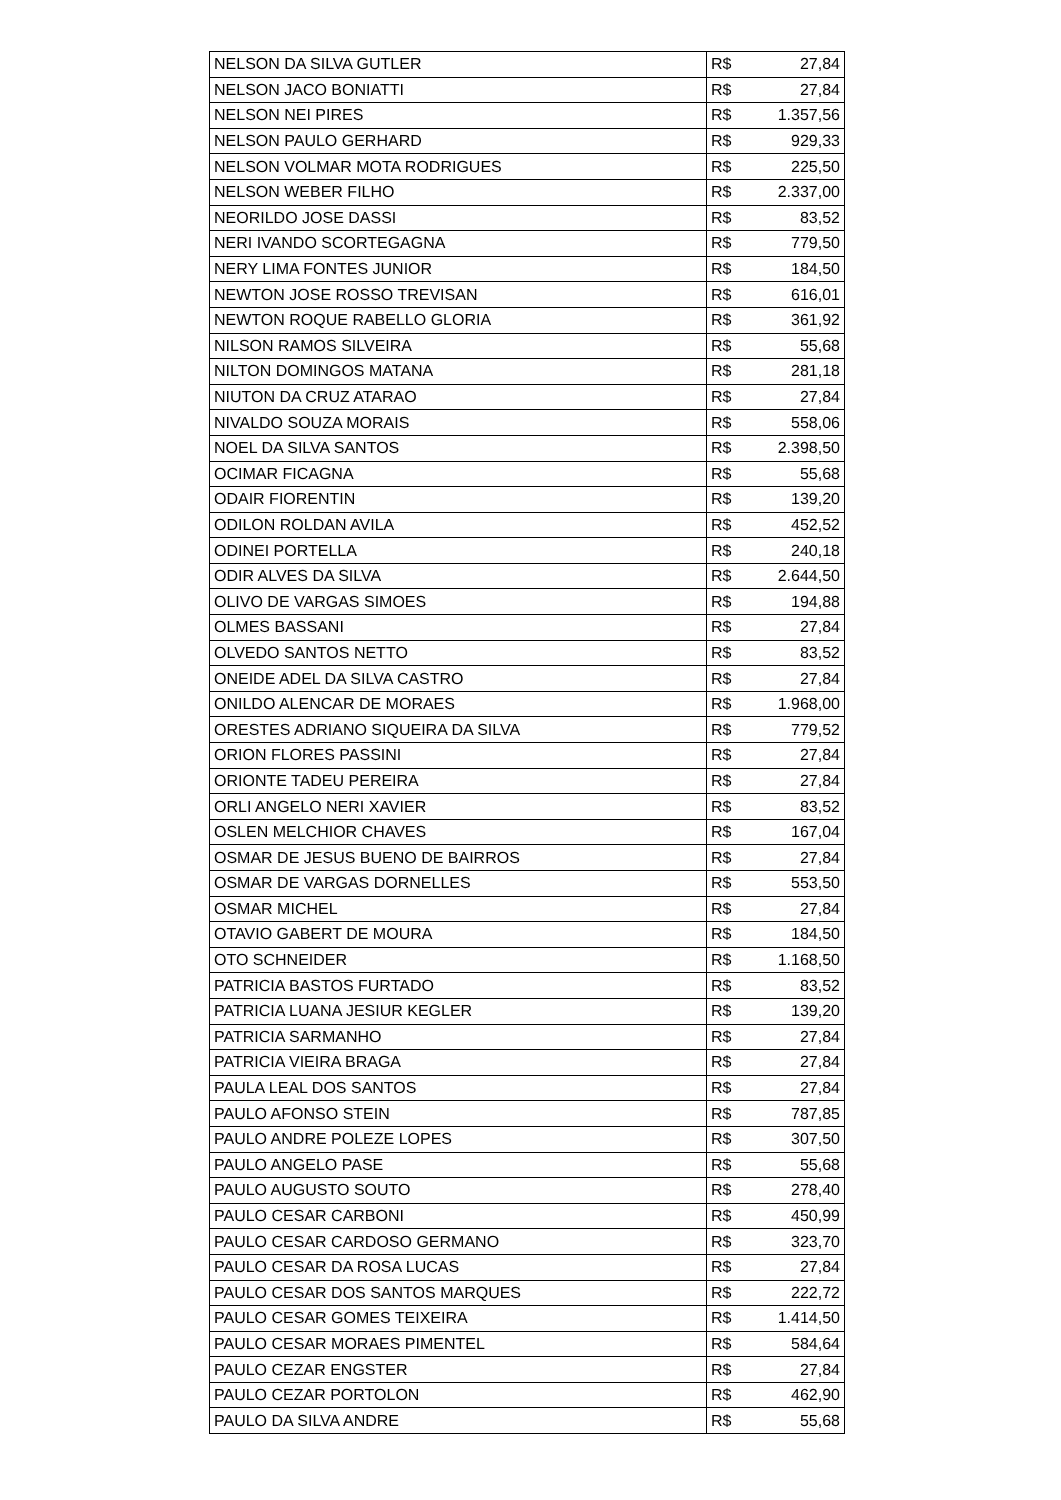| NELSON DA SILVA GUTLER | R$ | 27,84 |
| NELSON JACO BONIATTI | R$ | 27,84 |
| NELSON NEI PIRES | R$ | 1.357,56 |
| NELSON PAULO GERHARD | R$ | 929,33 |
| NELSON VOLMAR MOTA RODRIGUES | R$ | 225,50 |
| NELSON WEBER FILHO | R$ | 2.337,00 |
| NEORILDO JOSE DASSI | R$ | 83,52 |
| NERI IVANDO SCORTEGAGNA | R$ | 779,50 |
| NERY LIMA FONTES JUNIOR | R$ | 184,50 |
| NEWTON JOSE ROSSO TREVISAN | R$ | 616,01 |
| NEWTON ROQUE RABELLO GLORIA | R$ | 361,92 |
| NILSON RAMOS SILVEIRA | R$ | 55,68 |
| NILTON DOMINGOS MATANA | R$ | 281,18 |
| NIUTON DA CRUZ ATARAO | R$ | 27,84 |
| NIVALDO SOUZA MORAIS | R$ | 558,06 |
| NOEL DA SILVA SANTOS | R$ | 2.398,50 |
| OCIMAR FICAGNA | R$ | 55,68 |
| ODAIR FIORENTIN | R$ | 139,20 |
| ODILON ROLDAN AVILA | R$ | 452,52 |
| ODINEI PORTELLA | R$ | 240,18 |
| ODIR ALVES DA SILVA | R$ | 2.644,50 |
| OLIVO DE VARGAS SIMOES | R$ | 194,88 |
| OLMES BASSANI | R$ | 27,84 |
| OLVEDO SANTOS NETTO | R$ | 83,52 |
| ONEIDE ADEL DA SILVA CASTRO | R$ | 27,84 |
| ONILDO ALENCAR DE MORAES | R$ | 1.968,00 |
| ORESTES ADRIANO SIQUEIRA DA SILVA | R$ | 779,52 |
| ORION FLORES PASSINI | R$ | 27,84 |
| ORIONTE TADEU PEREIRA | R$ | 27,84 |
| ORLI ANGELO NERI XAVIER | R$ | 83,52 |
| OSLEN MELCHIOR CHAVES | R$ | 167,04 |
| OSMAR DE JESUS BUENO DE BAIRROS | R$ | 27,84 |
| OSMAR DE VARGAS DORNELLES | R$ | 553,50 |
| OSMAR MICHEL | R$ | 27,84 |
| OTAVIO GABERT DE MOURA | R$ | 184,50 |
| OTO SCHNEIDER | R$ | 1.168,50 |
| PATRICIA BASTOS FURTADO | R$ | 83,52 |
| PATRICIA LUANA JESIUR KEGLER | R$ | 139,20 |
| PATRICIA SARMANHO | R$ | 27,84 |
| PATRICIA VIEIRA BRAGA | R$ | 27,84 |
| PAULA LEAL DOS SANTOS | R$ | 27,84 |
| PAULO AFONSO STEIN | R$ | 787,85 |
| PAULO ANDRE POLEZE LOPES | R$ | 307,50 |
| PAULO ANGELO PASE | R$ | 55,68 |
| PAULO AUGUSTO SOUTO | R$ | 278,40 |
| PAULO CESAR CARBONI | R$ | 450,99 |
| PAULO CESAR CARDOSO GERMANO | R$ | 323,70 |
| PAULO CESAR DA ROSA LUCAS | R$ | 27,84 |
| PAULO CESAR DOS SANTOS MARQUES | R$ | 222,72 |
| PAULO CESAR GOMES TEIXEIRA | R$ | 1.414,50 |
| PAULO CESAR MORAES PIMENTEL | R$ | 584,64 |
| PAULO CEZAR ENGSTER | R$ | 27,84 |
| PAULO CEZAR PORTOLON | R$ | 462,90 |
| PAULO DA SILVA ANDRE | R$ | 55,68 |